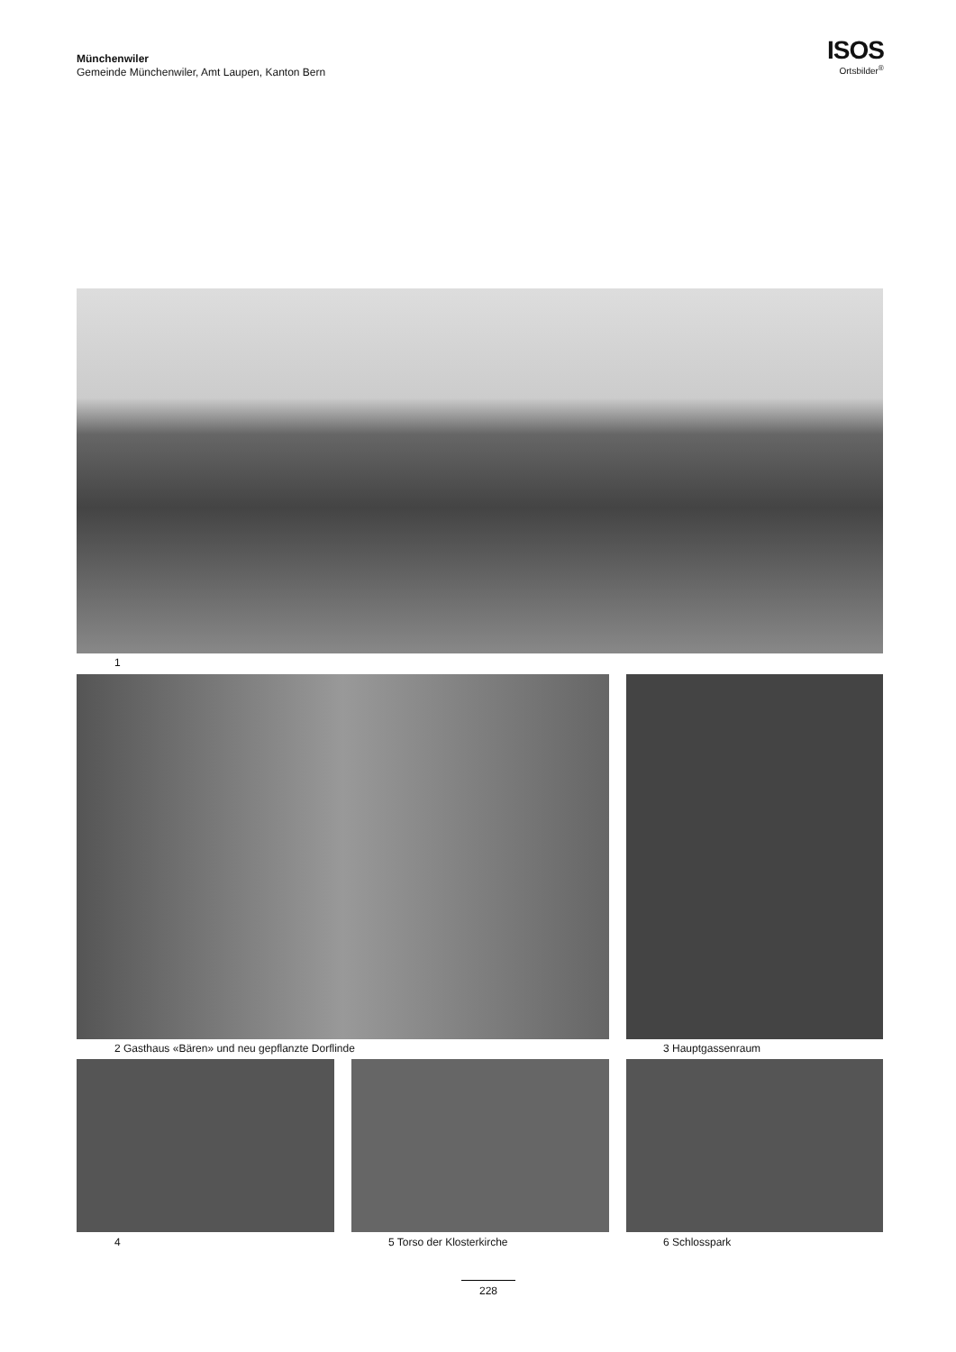Münchenwiler
Gemeinde Münchenwiler, Amt Laupen, Kanton Bern
ISOS
Ortsbilder<sup>®</sup>
1
2 Gasthaus «Bären» und neu gepflanzte Dorflinde
3 Hauptgassenraum
4 5 Torso der Klosterkirche 6 Schlosspark
228